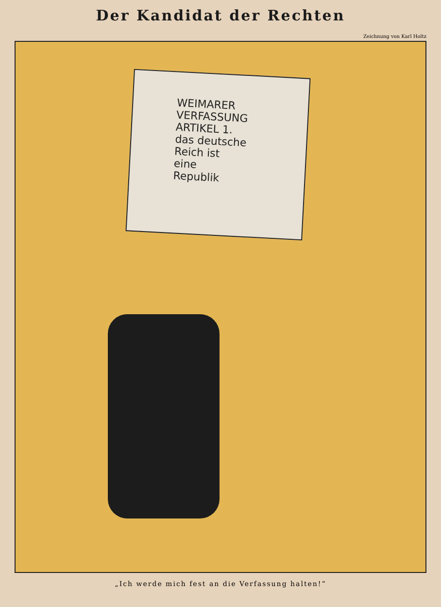Der Kandidat der Rechten
Zeichnung von Karl Holtz
WEIMARER
VERFASSUNG
ARTIKEL 1.
das deutsche
Reich ist
eine
Republik
„Ich werde mich fest an die Verfassung halten!“